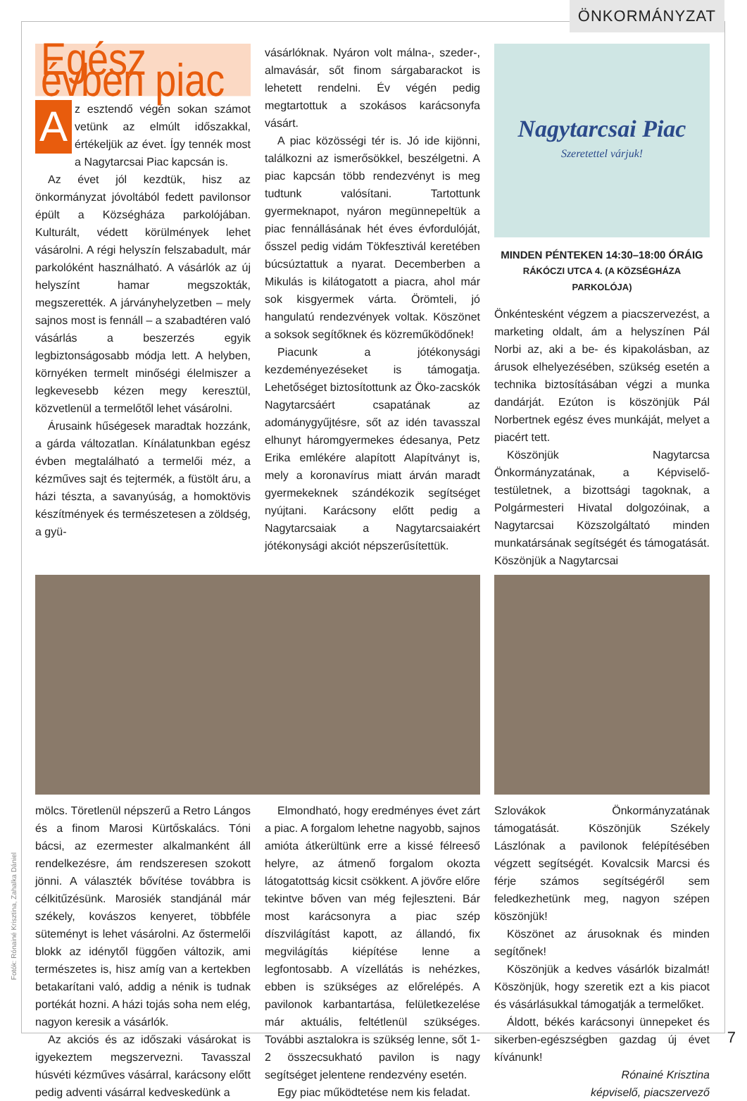ÖNKORMÁNYZAT
Egész évben piac
Az esztendő végén sokan számot vetünk az elmúlt időszakkal, értékeljük az évet. Így tennék most a Nagytarcsai Piac kapcsán is.
Az évet jól kezdtük, hisz az önkormányzat jóvoltából fedett pavilonsor épült a Községháza parkolójában. Kulturált, védett körülmények lehet vásárolni. A régi helyszín felszabadult, már parkolóként használható. A vásárlók az új helyszínt hamar megszokták, megszerették. A járványhelyzetben – mely sajnos most is fennáll – a szabadtéren való vásárlás a beszerzés egyik legbiztonságosabb módja lett. A helyben, környéken termelt minőségi élelmiszer a legkevesebb kézen megy keresztül, közvetlenül a termelőtől lehet vásárolni.
Árusaink hűségesek maradtak hozzánk, a gárda változatlan. Kínálatunkban egész évben megtalálható a termelői méz, a kézműves sajt és tejtermék, a füstölt áru, a házi tészta, a savanyúság, a homoktövis készítmények és természetesen a zöldség, a gyü-
vásárlóknak. Nyáron volt málna-, szeder-, almavásár, sőt finom sárgabarackot is lehetett rendelni. Év végén pedig megtartottuk a szokásos karácsonyfa vásárt.
A piac közösségi tér is. Jó ide kijönni, találkozni az ismerősökkel, beszélgetni. A piac kapcsán több rendezvényt is meg tudtunk valósítani. Tartottunk gyermeknapot, nyáron megünnepeltük a piac fennállásának hét éves évfordulóját, ősszel pedig vidám Tökfesztivál keretében búcsúztattuk a nyarat. Decemberben a Mikulás is kilátogatott a piacra, ahol már sok kisgyermek várta. Örömteli, jó hangulatú rendezvények voltak. Köszönet a soksok segítőknek és közreműködőnek!
Piacunk a jótékonysági kezdeményezéseket is támogatja. Lehetőséget biztosítottunk az Öko-zacskók Nagytarcsáért csapatának az adománygyűjtésre, sőt az idén tavasszal elhunyt háromgyermekes édesanya, Petz Erika emlékére alapított Alapítványt is, mely a koronavírus miatt árván maradt gyermekeknek szándékozik segítséget nyújtani. Karácsony előtt pedig a Nagytarcsaiak a Nagytarcsaiakért jótékonysági akciót népszerűsítettük.
Nagytarcsai Piac
Szeretettel várjuk!
MINDEN PÉNTEKEN 14:30–18:00 ÓRÁIG
RÁKÓCZI UTCA 4. (A KÖZSÉGHÁZA PARKOLÓJA)
Önkéntesként végzem a piacszervezést, a marketing oldalt, ám a helyszínen Pál Norbi az, aki a be- és kipakolásban, az árusok elhelyezésében, szükség esetén a technika biztosításában végzi a munka dandárját. Ezúton is köszönjük Pál Norbertnek egész éves munkáját, melyet a piacért tett.
Köszönjük Nagytarcsa Önkormányzatának, a Képviselő-testületnek, a bizottsági tagoknak, a Polgármesteri Hivatal dolgozóinak, a Nagytarcsai Közszolgáltató minden munkatársának segítségét és támogatását. Köszönjük a Nagytarcsai
mölcs. Töretlenül népszerű a Retro Lángos és a finom Marosi Kürtőskalács. Tóni bácsi, az ezermester alkalmanként áll rendelkezésre, ám rendszeresen szokott jönni. A választék bővítése továbbra is célkitűzésünk. Marosiék standjánál már székely, kovászos kenyeret, többféle süteményt is lehet vásárolni. Az őstermelői blokk az idénytől függően változik, ami természetes is, hisz amíg van a kertekben betakarítani való, addig a nénik is tudnak portékát hozni. A házi tojás soha nem elég, nagyon keresik a vásárlók.
Az akciós és az időszaki vásárokat is igyekeztem megszervezni. Tavasszal húsvéti kézműves vásárral, karácsony előtt pedig adventi vásárral kedveskedünk a
Elmondható, hogy eredményes évet zárt a piac. A forgalom lehetne nagyobb, sajnos amióta átkerültünk erre a kissé félreeső helyre, az átmenő forgalom okozta látogatottság kicsit csökkent. A jövőre előre tekintve bőven van még fejleszteni. Bár most karácsonyra a piac szép díszvilágítást kapott, az állandó, fix megvilágítás kiépítése lenne a legfontosabb. A vízellátás is nehézkes, ebben is szükséges az előrelépés. A pavilonok karbantartása, felületkezelése már aktuális, feltétlenül szükséges. További asztalokra is szükség lenne, sőt 1-2 összecsukható pavilon is nagy segítséget jelentene rendezvény esetén.
Egy piac működtetése nem kis feladat.
Szlovákok Önkormányzatának támogatását. Köszönjük Székely Lászlónak a pavilonok felépítésében végzett segítségét. Kovalcsik Marcsi és férje számos segítségéről sem feledkezhetünk meg, nagyon szépen köszönjük!
Köszönet az árusoknak és minden segítőnek!
Köszönjük a kedves vásárlók bizalmát! Köszönjük, hogy szeretik ezt a kis piacot és vásárlásukkal támogatják a termelőket.
Áldott, békés karácsonyi ünnepeket és sikerben-egészségben gazdag új évet kívánunk!
Rónainé Krisztina
képviselő, piacszervező
Fotók: Rónainé Krisztina, Zahalka Dániel
7